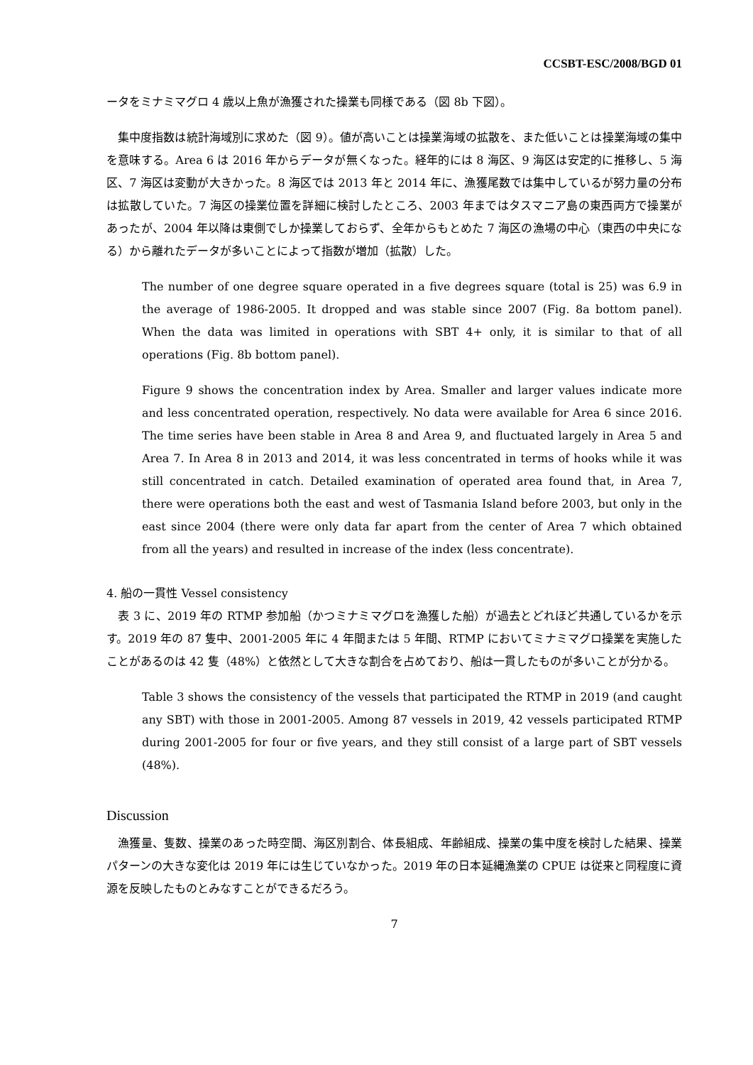CCSBT-ESC/2008/BGD 01
ータをミナミマグロ 4 歳以上魚が漁獲された操業も同様である（図 8b 下図）。
　集中度指数は統計海域別に求めた（図 9）。値が高いことは操業海域の拡散を、また低いことは操業海域の集中を意味する。Area 6 は 2016 年からデータが無くなった。経年的には 8 海区、9 海区は安定的に推移し、5 海区、7 海区は変動が大きかった。8 海区では 2013 年と 2014 年に、漁獲尾数では集中しているが努力量の分布は拡散していた。7 海区の操業位置を詳細に検討したところ、2003 年まではタスマニア島の東西両方で操業があったが、2004 年以降は東側でしか操業しておらず、全年からもとめた 7 海区の漁場の中心（東西の中央になる）から離れたデータが多いことによって指数が増加（拡散）した。
The number of one degree square operated in a five degrees square (total is 25) was 6.9 in the average of 1986-2005. It dropped and was stable since 2007 (Fig. 8a bottom panel). When the data was limited in operations with SBT 4+ only, it is similar to that of all operations (Fig. 8b bottom panel).
Figure 9 shows the concentration index by Area. Smaller and larger values indicate more and less concentrated operation, respectively. No data were available for Area 6 since 2016. The time series have been stable in Area 8 and Area 9, and fluctuated largely in Area 5 and Area 7. In Area 8 in 2013 and 2014, it was less concentrated in terms of hooks while it was still concentrated in catch. Detailed examination of operated area found that, in Area 7, there were operations both the east and west of Tasmania Island before 2003, but only in the east since 2004 (there were only data far apart from the center of Area 7 which obtained from all the years) and resulted in increase of the index (less concentrate).
4. 船の一貫性 Vessel consistency
　表 3 に、2019 年の RTMP 参加船（かつミナミマグロを漁獲した船）が過去とどれほど共通しているかを示す。2019 年の 87 隻中、2001-2005 年に 4 年間または 5 年間、RTMP においてミナミマグロ操業を実施したことがあるのは 42 隻（48%）と依然として大きな割合を占めており、船は一貫したものが多いことが分かる。
Table 3 shows the consistency of the vessels that participated the RTMP in 2019 (and caught any SBT) with those in 2001-2005. Among 87 vessels in 2019, 42 vessels participated RTMP during 2001-2005 for four or five years, and they still consist of a large part of SBT vessels (48%).
Discussion
　漁獲量、隻数、操業のあった時空間、海区別割合、体長組成、年齢組成、操業の集中度を検討した結果、操業パターンの大きな変化は 2019 年には生じていなかった。2019 年の日本延縄漁業の CPUE は従来と同程度に資源を反映したものとみなすことができるだろう。
7